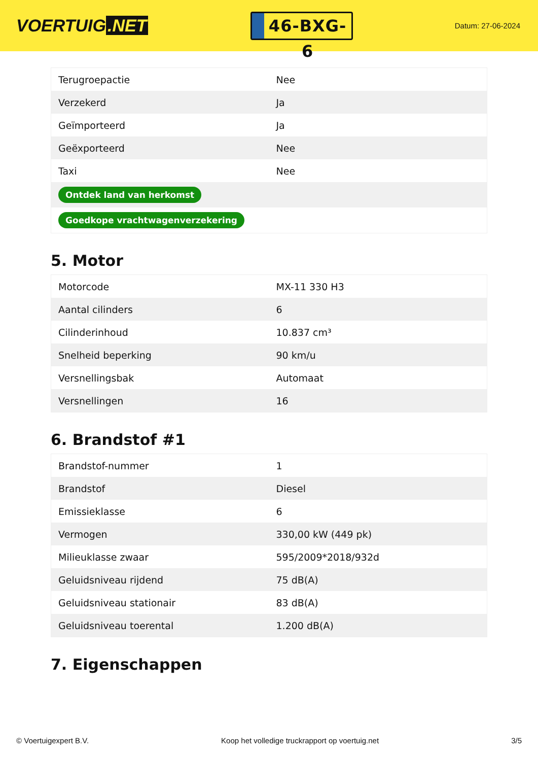VOERTUIG.NET
46-BXG-6
Datum: 27-06-2024
| Terugroepactie | Nee |
| Verzekerd | Ja |
| Geïmporteerd | Ja |
| Geëxporteerd | Nee |
| Taxi | Nee |
| Ontdek land van herkomst | |
| Goedkope vrachtwagenverzekering | |
5. Motor
| Motorcode | MX-11 330 H3 |
| Aantal cilinders | 6 |
| Cilinderinhoud | 10.837 cm³ |
| Snelheid beperking | 90 km/u |
| Versnellingsbak | Automaat |
| Versnellingen | 16 |
6. Brandstof #1
| Brandstof-nummer | 1 |
| Brandstof | Diesel |
| Emissieklasse | 6 |
| Vermogen | 330,00 kW (449 pk) |
| Milieuklasse zwaar | 595/2009*2018/932d |
| Geluidsniveau rijdend | 75 dB(A) |
| Geluidsniveau stationair | 83 dB(A) |
| Geluidsniveau toerental | 1.200 dB(A) |
7. Eigenschappen
© Voertuigexpert B.V. Koop het volledige truckrapport op voertuig.net 3/5